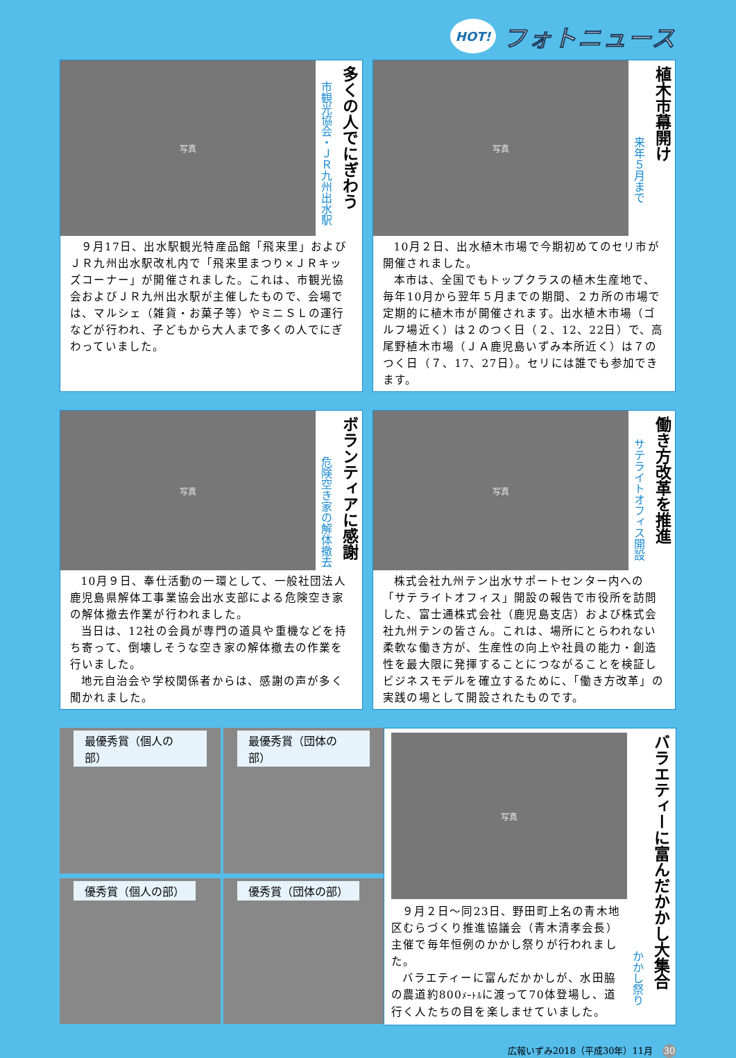HOT! フォトニュース
写真
市観光協会・ＪＲ九州出水駅
多くの人でにぎわう
９月17日、出水駅観光特産品館「飛来里」およびＪＲ九州出水駅改札内で「飛来里まつり×ＪＲキッズコーナー」が開催されました。これは、市観光協会およびＪＲ九州出水駅が主催したもので、会場では、マルシェ（雑貨・お菓子等）やミニＳＬの運行などが行われ、子どもから大人まで多くの人でにぎわっていました。
写真
来年５月まで
植木市幕開け
10月２日、出水植木市場で今期初めてのセリ市が開催されました。
本市は、全国でもトップクラスの植木生産地で、毎年10月から翌年５月までの期間、２カ所の市場で定期的に植木市が開催されます。出水植木市場（ゴルフ場近く）は２のつく日（２、12、22日）で、高尾野植木市場（ＪＡ鹿児島いずみ本所近く）は７のつく日（７、17、27日）。セリには誰でも参加できます。
写真
危険空き家の解体撤去
ボランティアに感謝
10月９日、奉仕活動の一環として、一般社団法人鹿児島県解体工事業協会出水支部による危険空き家の解体撤去作業が行われました。
当日は、12社の会員が専門の道具や重機などを持ち寄って、倒壊しそうな空き家の解体撤去の作業を行いました。
地元自治会や学校関係者からは、感謝の声が多く聞かれました。
写真
サテライトオフィス開設
働き方改革を推進
株式会社九州テン出水サポートセンター内への「サテライトオフィス」開設の報告で市役所を訪問した、富士通株式会社（鹿児島支店）および株式会社九州テンの皆さん。これは、場所にとらわれない柔軟な働き方が、生産性の向上や社員の能力・創造性を最大限に発揮することにつながることを検証しビジネスモデルを確立するために、「働き方改革」の実践の場として開設されたものです。
最優秀賞（個人の部）
最優秀賞（団体の部）
優秀賞（個人の部）
優秀賞（団体の部）
写真
９月２日〜同23日、野田町上名の青木地区むらづくり推進協議会（青木清孝会長）主催で毎年恒例のかかし祭りが行われました。
バラエティーに富んだかかしが、水田脇の農道約800ﾒｰﾄﾙに渡って70体登場し、道行く人たちの目を楽しませていました。
かかし祭り
バラエティーに富んだかかし大集合
広報いずみ2018（平成30年）11月 30